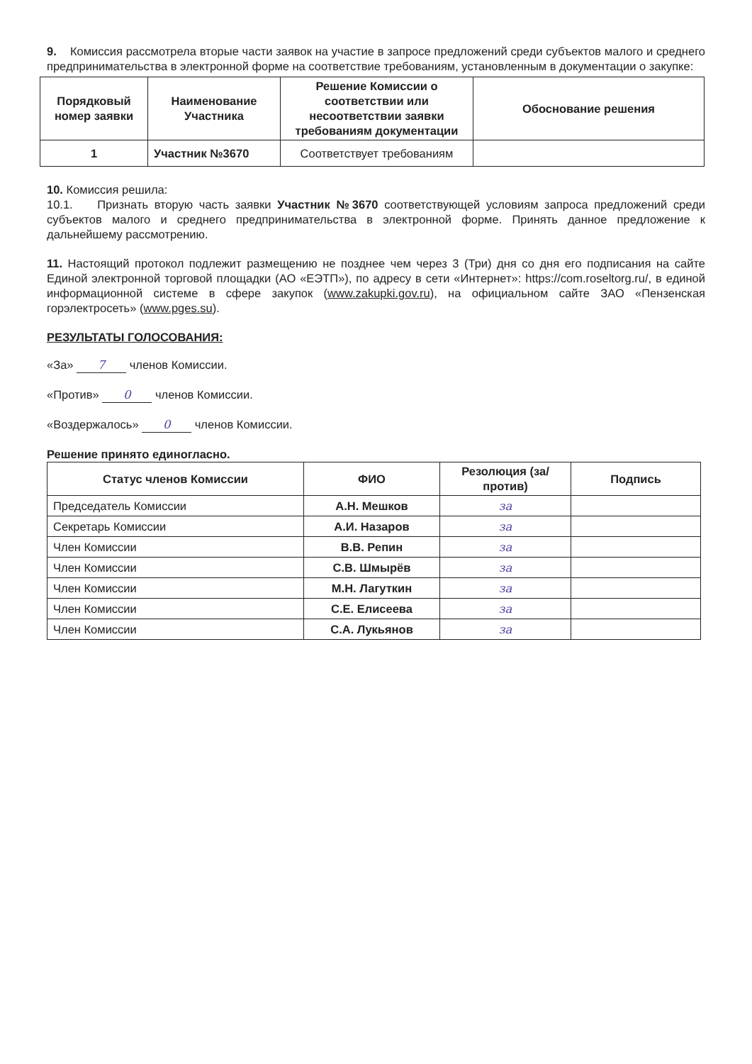9. Комиссия рассмотрела вторые части заявок на участие в запросе предложений среди субъектов малого и среднего предпринимательства в электронной форме на соответствие требованиям, установленным в документации о закупке:
| Порядковый номер заявки | Наименование Участника | Решение Комиссии о соответствии или несоответствии заявки требованиям документации | Обоснование решения |
| --- | --- | --- | --- |
| 1 | Участник №3670 | Соответствует требованиям | |
10. Комиссия решила:
10.1. Признать вторую часть заявки Участник №3670 соответствующей условиям запроса предложений среди субъектов малого и среднего предпринимательства в электронной форме. Принять данное предложение к дальнейшему рассмотрению.
11. Настоящий протокол подлежит размещению не позднее чем через 3 (Три) дня со дня его подписания на сайте Единой электронной торговой площадки (АО «ЕЭТП»), по адресу в сети «Интернет»: https://com.roseltorg.ru/, в единой информационной системе в сфере закупок (www.zakupki.gov.ru), на официальном сайте ЗАО «Пензенская горэлектросеть» (www.pges.su).
РЕЗУЛЬТАТЫ ГОЛОСОВАНИЯ:
«За» 7 членов Комиссии.
«Против» 0 членов Комиссии.
«Воздержалось» 0 членов Комиссии.
Решение принято единогласно.
| Статус членов Комиссии | ФИО | Резолюция (за/против) | Подпись |
| --- | --- | --- | --- |
| Председатель Комиссии | А.Н. Мешков | за | |
| Секретарь Комиссии | А.И. Назаров | за | |
| Член Комиссии | В.В. Репин | за | |
| Член Комиссии | С.В. Шмырёв | за | |
| Член Комиссии | М.Н. Лагуткин | за | |
| Член Комиссии | С.Е. Елисеева | за | |
| Член Комиссии | С.А. Лукьянов | за | |